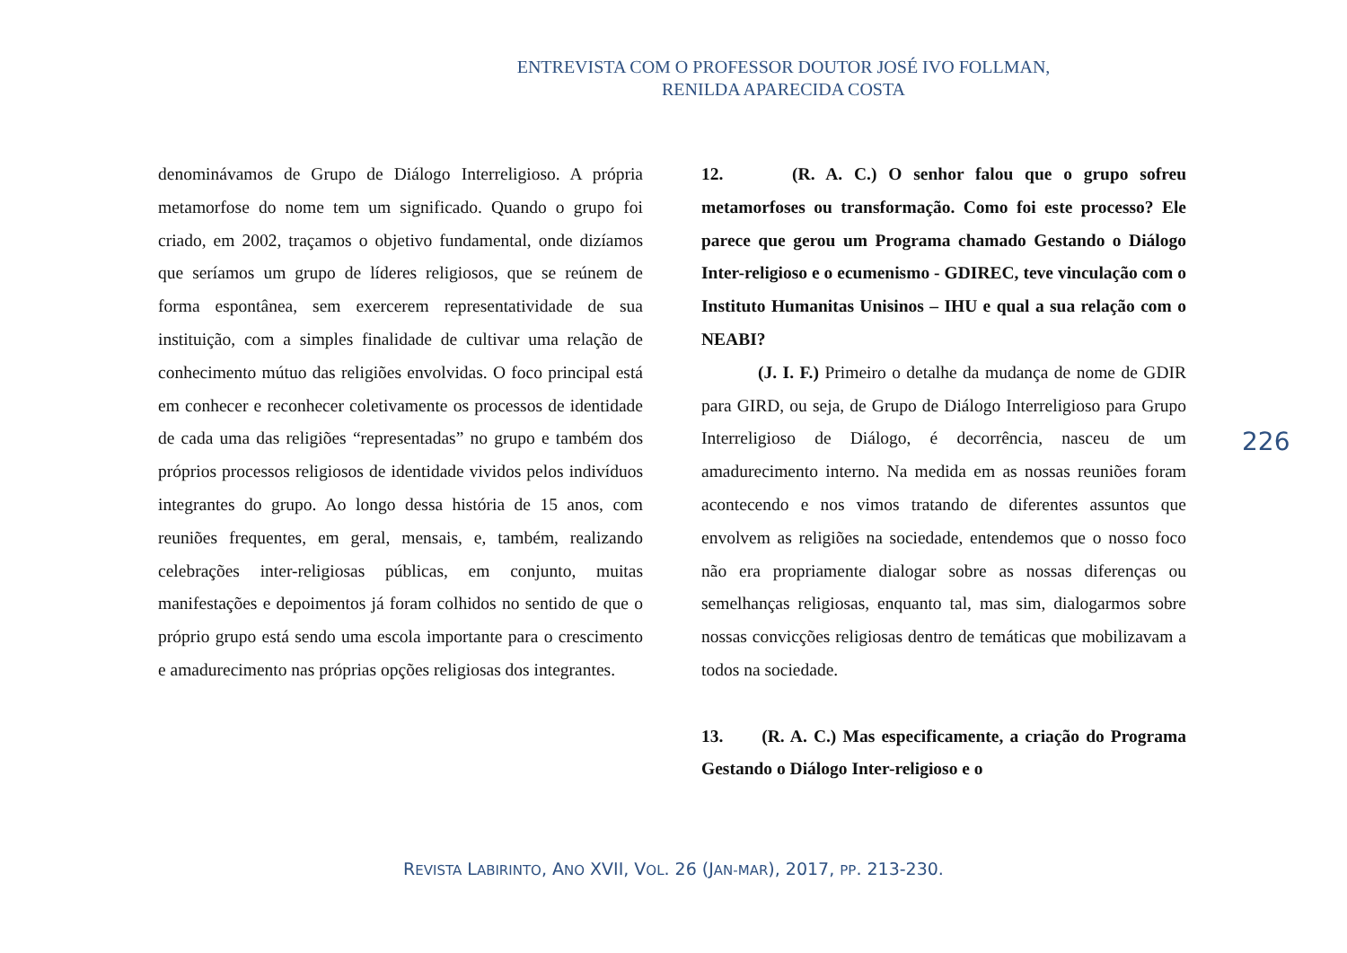ENTREVISTA COM O PROFESSOR DOUTOR JOSÉ IVO FOLLMAN,
RENILDA APARECIDA COSTA
denomináv­amos de Grupo de Diálogo Interreligioso. A própria metamorfose do nome tem um significado. Quando o grupo foi criado, em 2002, traçamos o objetivo fundamental, onde dizíamos que seríamos um grupo de líderes religiosos, que se reúnem de forma espontânea, sem exercerem representatividade de sua instituição, com a simples finalidade de cultivar uma relação de conhecimento mútuo das religiões envolvidas. O foco principal está em conhecer e reconhecer coletivamente os processos de identidade de cada uma das religiões “representadas” no grupo e também dos próprios processos religiosos de identidade vividos pelos indivíduos integrantes do grupo. Ao longo dessa história de 15 anos, com reuniões frequentes, em geral, mensais, e, também, realizando celebrações inter-religiosas públicas, em conjunto, muitas manifestações e depoimentos já foram colhidos no sentido de que o próprio grupo está sendo uma escola importante para o crescimento e amadurecimento nas próprias opções religiosas dos integrantes.
12. (R. A. C.) O senhor falou que o grupo sofreu metamorfoses ou transformação. Como foi este processo? Ele parece que gerou um Programa chamado Gestando o Diálogo Inter-religioso e o ecumenismo - GDIREC, teve vinculação com o Instituto Humanitas Unisinos – IHU e qual a sua relação com o NEABI?
(J. I. F.) Primeiro o detalhe da mudança de nome de GDIR para GIRD, ou seja, de Grupo de Diálogo Interreligioso para Grupo Interreligioso de Diálogo, é decorrência, nasceu de um amadurecimento interno. Na medida em as nossas reuniões foram acontecendo e nos vimos tratando de diferentes assuntos que envolvem as religiões na sociedade, entendemos que o nosso foco não era propriamente dialogar sobre as nossas diferenças ou semelhanças religiosas, enquanto tal, mas sim, dialogarmos sobre nossas convicções religiosas dentro de temáticas que mobilizavam a todos na sociedade.
13. (R. A. C.) Mas especificamente, a criação do Programa Gestando o Diálogo Inter-religioso e o
226
REVISTA LABIRINTO, ANO XVII, VOL. 26 (JAN-MAR), 2017, PP. 213-230.